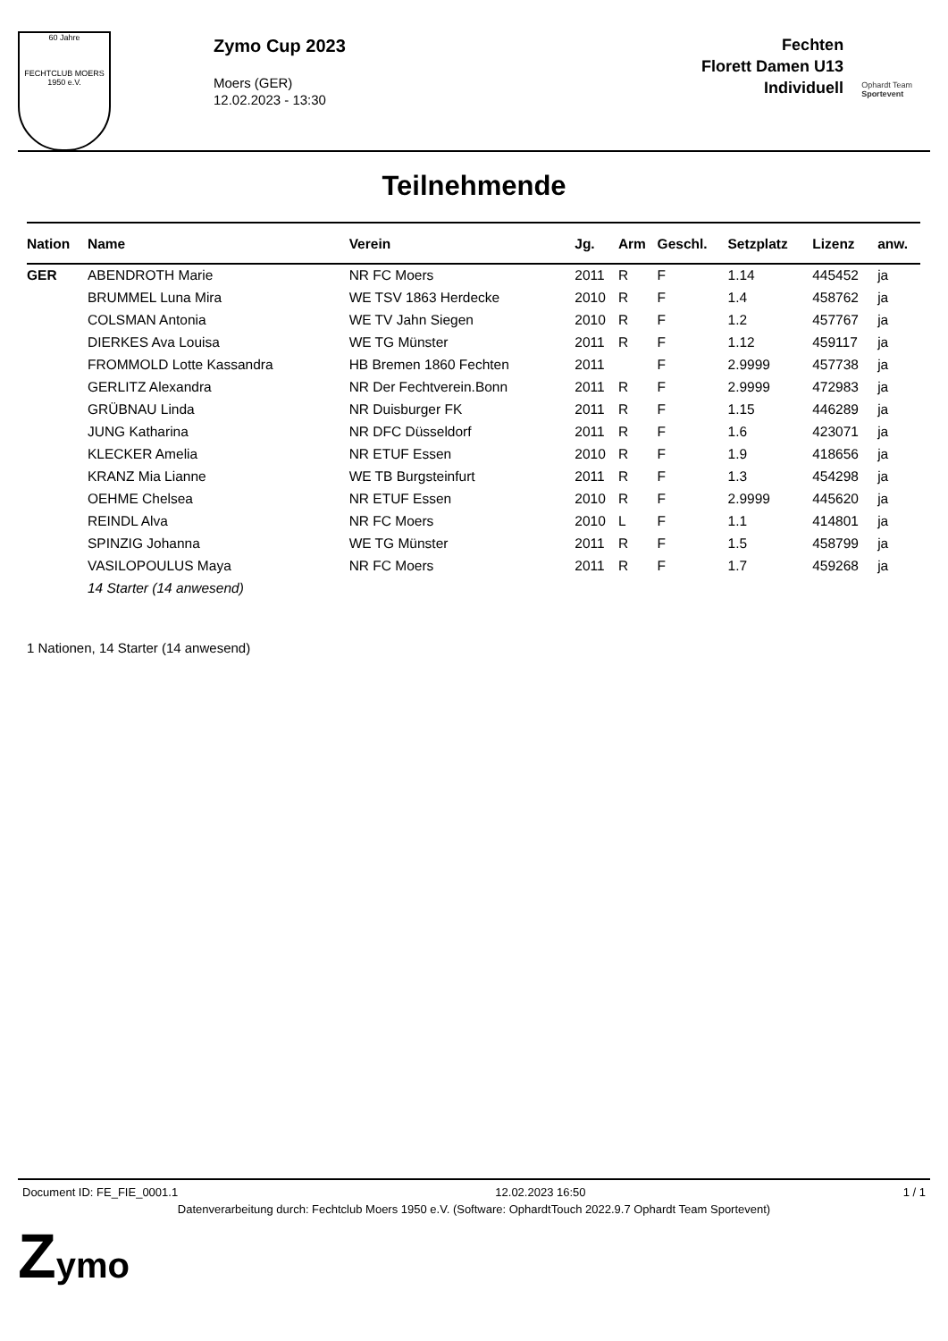60 Jahre
FECHTCLUB MOERS 1950 e.V.
Zymo Cup 2023
Moers (GER)
12.02.2023 - 13:30
Fechten
Florett Damen U13
Individuell
Ophardt Team
Sportevent
Teilnehmende
| Nation | Name | Verein | Jg. | Arm | Geschl. | Setzplatz | Lizenz | anw. |
| --- | --- | --- | --- | --- | --- | --- | --- | --- |
| GER | ABENDROTH Marie | NR FC Moers | 2011 | R | F | 1.14 | 445452 | ja |
| | BRUMMEL Luna Mira | WE TSV 1863 Herdecke | 2010 | R | F | 1.4 | 458762 | ja |
| | COLSMAN Antonia | WE TV Jahn Siegen | 2010 | R | F | 1.2 | 457767 | ja |
| | DIERKES Ava Louisa | WE TG Münster | 2011 | R | F | 1.12 | 459117 | ja |
| | FROMMOLD Lotte Kassandra | HB Bremen 1860 Fechten | 2011 | | F | 2.9999 | 457738 | ja |
| | GERLITZ Alexandra | NR Der Fechtverein.Bonn | 2011 | R | F | 2.9999 | 472983 | ja |
| | GRÜBNAU Linda | NR Duisburger FK | 2011 | R | F | 1.15 | 446289 | ja |
| | JUNG Katharina | NR DFC Düsseldorf | 2011 | R | F | 1.6 | 423071 | ja |
| | KLECKER Amelia | NR ETUF Essen | 2010 | R | F | 1.9 | 418656 | ja |
| | KRANZ Mia Lianne | WE TB Burgsteinfurt | 2011 | R | F | 1.3 | 454298 | ja |
| | OEHME Chelsea | NR ETUF Essen | 2010 | R | F | 2.9999 | 445620 | ja |
| | REINDL Alva | NR FC Moers | 2010 | L | F | 1.1 | 414801 | ja |
| | SPINZIG Johanna | WE TG Münster | 2011 | R | F | 1.5 | 458799 | ja |
| | VASILOPOULUS Maya | NR FC Moers | 2011 | R | F | 1.7 | 459268 | ja |
| | 14 Starter (14 anwesend) | | | | | | | |
1 Nationen, 14 Starter (14 anwesend)
Document ID: FE_FIE_0001.1 12.02.2023 16:50 1 / 1
Datenverarbeitung durch: Fechtclub Moers 1950 e.V. (Software: OphardtTouch 2022.9.7 Ophardt Team Sportevent)
Zymo